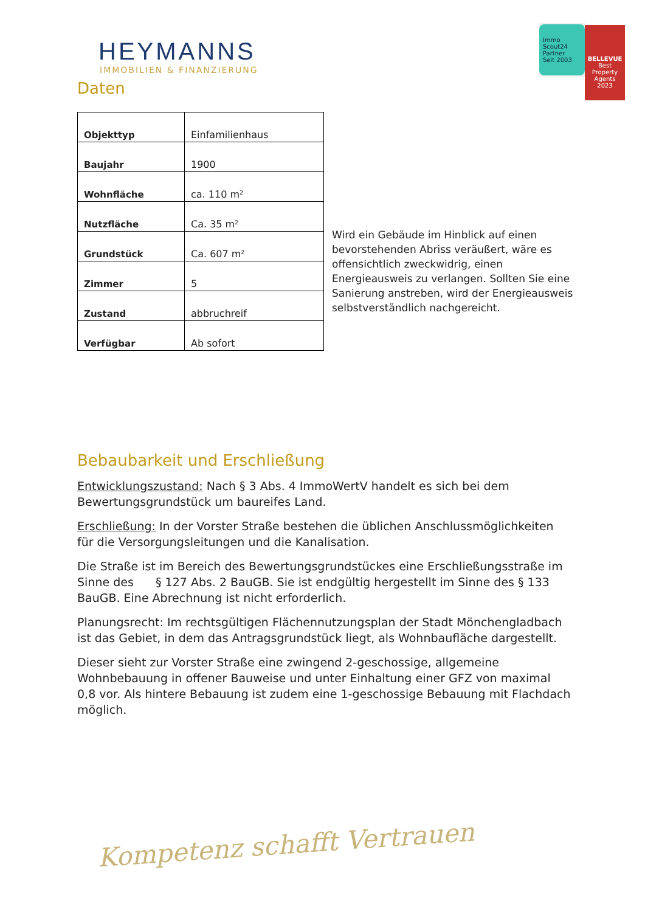HEYMANNS
IMMOBILIEN & FINANZIERUNG
Immo Scout24
Partner
Seit 2003
BELLEVUE
Best Property Agents
2023
Daten
| Objekttyp | Einfamilienhaus |
| Baujahr | 1900 |
| Wohnfläche | ca. 110 m² |
| Nutzfläche | Ca. 35 m² |
| Grundstück | Ca. 607 m² |
| Zimmer | 5 |
| Zustand | abbruchreif |
| Verfügbar | Ab sofort |
Wird ein Gebäude im Hinblick auf einen bevorstehenden Abriss veräußert, wäre es offensichtlich zweckwidrig, einen Energieausweis zu verlangen. Sollten Sie eine Sanierung anstreben, wird der Energieausweis selbstverständlich nachgereicht.
Bebaubarkeit und Erschließung
Entwicklungszustand: Nach § 3 Abs. 4 ImmoWertV handelt es sich bei dem Bewertungsgrundstück um baureifes Land.
Erschließung: In der Vorster Straße bestehen die üblichen Anschlussmöglichkeiten für die Versorgungsleitungen und die Kanalisation.
Die Straße ist im Bereich des Bewertungsgrundstückes eine Erschließungsstraße im Sinne des § 127 Abs. 2 BauGB. Sie ist endgültig hergestellt im Sinne des § 133 BauGB. Eine Abrechnung ist nicht erforderlich.
Planungsrecht: Im rechtsgültigen Flächennutzungsplan der Stadt Mönchengladbach ist das Gebiet, in dem das Antragsgrundstück liegt, als Wohnbaufläche dargestellt.
Dieser sieht zur Vorster Straße eine zwingend 2-geschossige, allgemeine Wohnbebauung in offener Bauweise und unter Einhaltung einer GFZ von maximal 0,8 vor. Als hintere Bebauung ist zudem eine 1-geschossige Bebauung mit Flachdach möglich.
Kompetenz schafft Vertrauen